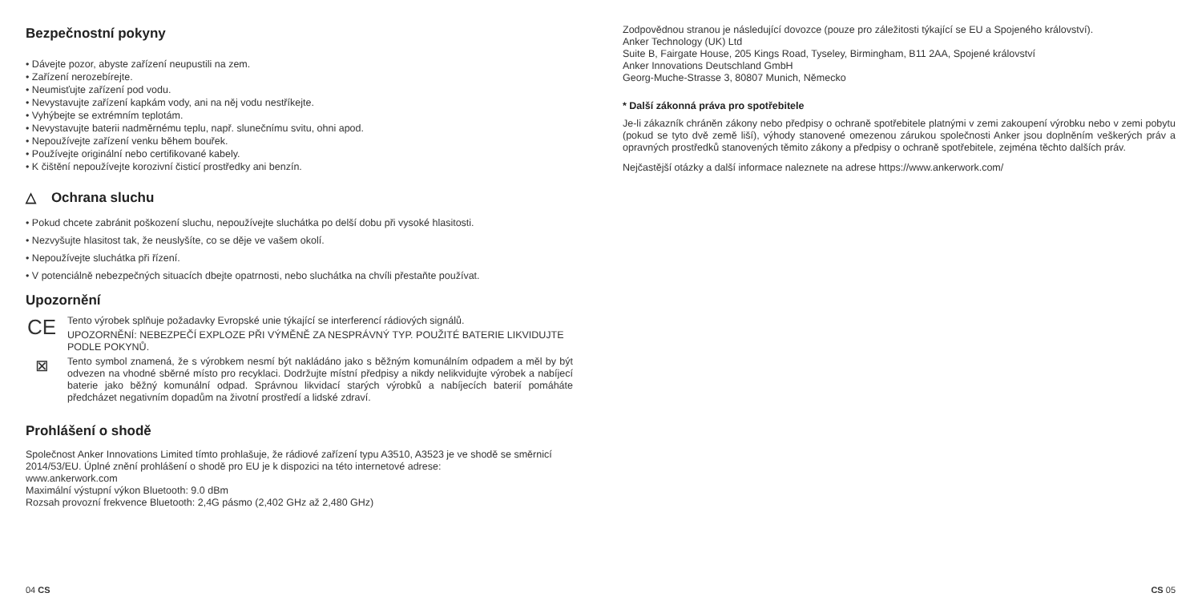Bezpečnostní pokyny
• Dávejte pozor, abyste zařízení neupustili na zem.
• Zařízení nerozebírejte.
• Neumisťujte zařízení pod vodu.
• Nevystavujte zařízení kapkám vody, ani na něj vodu nestříkejte.
• Vyhýbejte se extrémním teplotám.
• Nevystavujte baterii nadměrnému teplu, např. slunečnímu svitu, ohni apod.
• Nepoužívejte zařízení venku během bouřek.
• Používejte originální nebo certifikované kabely.
• K čištění nepoužívejte korozivní čisticí prostředky ani benzín.
△ Ochrana sluchu
• Pokud chcete zabránit poškození sluchu, nepoužívejte sluchátka po delší dobu při vysoké hlasitosti.
• Nezvyšujte hlasitost tak, že neuslyšíte, co se děje ve vašem okolí.
• Nepoužívejte sluchátka při řízení.
• V potenciálně nebezpečných situacích dbejte opatrnosti, nebo sluchátka na chvíli přestaňte používat.
Upozornění
CE
Tento výrobek splňuje požadavky Evropské unie týkající se interferencí rádiových signálů.
UPOZORNĚNÍ: NEBEZPEČÍ EXPLOZE PŘI VÝMĚNĚ ZA NESPRÁVNÝ TYP. POUŽITÉ BATERIE LIKVIDUJTE PODLE POKYNŮ.
⊠
Tento symbol znamená, že s výrobkem nesmí být nakládáno jako s běžným komunálním odpadem a měl by být odvezen na vhodné sběrné místo pro recyklaci. Dodržujte místní předpisy a nikdy nelikvidujte výrobek a nabíjecí baterie jako běžný komunální odpad. Správnou likvidací starých výrobků a nabíjecích baterií pomáháte předcházet negativním dopadům na životní prostředí a lidské zdraví.
Prohlášení o shodě
Společnost Anker Innovations Limited tímto prohlašuje, že rádiové zařízení typu A3510, A3523 je ve shodě se směrnicí 2014/53/EU. Úplné znění prohlášení o shodě pro EU je k dispozici na této internetové adrese:
www.ankerwork.com
Maximální výstupní výkon Bluetooth: 9.0 dBm
Rozsah provozní frekvence Bluetooth: 2,4G pásmo (2,402 GHz až 2,480 GHz)
04 CS
Zodpovědnou stranou je následující dovozce (pouze pro záležitosti týkající se EU a Spojeného království).
Anker Technology (UK) Ltd
Suite B, Fairgate House, 205 Kings Road, Tyseley, Birmingham, B11 2AA, Spojené království
Anker Innovations Deutschland GmbH
Georg-Muche-Strasse 3, 80807 Munich, Německo
* Další zákonná práva pro spotřebitele
Je-li zákazník chráněn zákony nebo předpisy o ochraně spotřebitele platnými v zemi zakoupení výrobku nebo v zemi pobytu (pokud se tyto dvě země liší), výhody stanovené omezenou zárukou společnosti Anker jsou doplněním veškerých práv a opravných prostředků stanovených těmito zákony a předpisy o ochraně spotřebitele, zejména těchto dalších práv.
Nejčastější otázky a další informace naleznete na adrese https://www.ankerwork.com/
CS 05